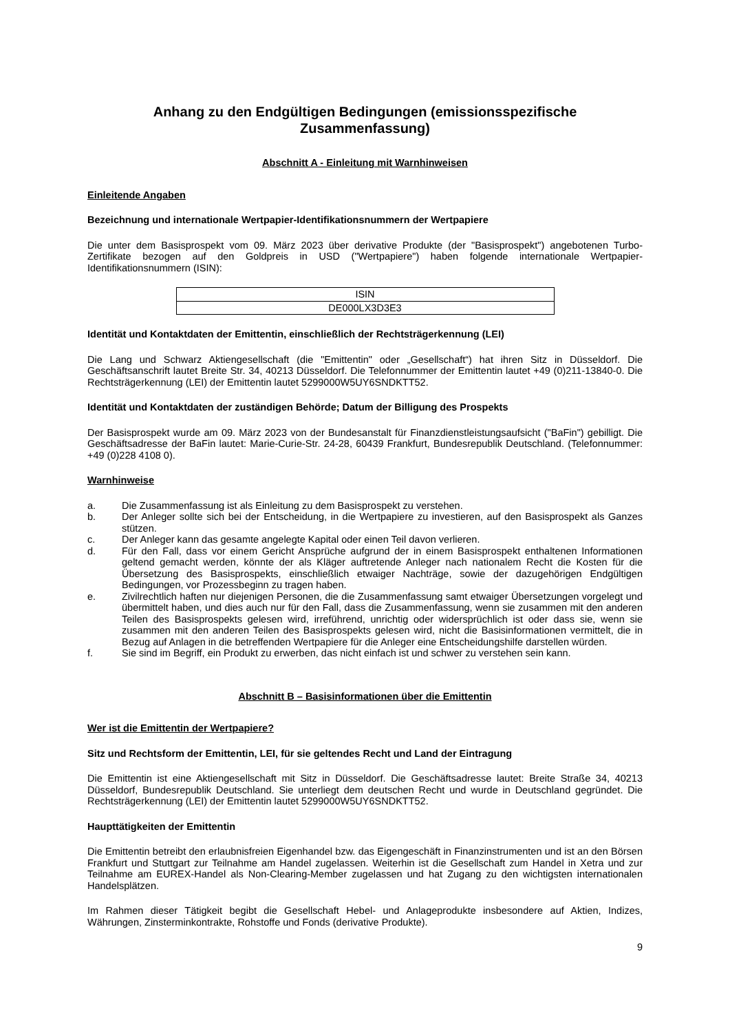Anhang zu den Endgültigen Bedingungen (emissionsspezifische Zusammenfassung)
Abschnitt A - Einleitung mit Warnhinweisen
Einleitende Angaben
Bezeichnung und internationale Wertpapier-Identifikationsnummern der Wertpapiere
Die unter dem Basisprospekt vom 09. März 2023 über derivative Produkte (der "Basisprospekt") angebotenen Turbo-Zertifikate bezogen auf den Goldpreis in USD ("Wertpapiere") haben folgende internationale Wertpapier-Identifikationsnummern (ISIN):
| ISIN |
| DE000LX3D3E3 |
Identität und Kontaktdaten der Emittentin, einschließlich der Rechtsträgerkennung (LEI)
Die Lang und Schwarz Aktiengesellschaft (die "Emittentin" oder „Gesellschaft“) hat ihren Sitz in Düsseldorf. Die Geschäftsanschrift lautet Breite Str. 34, 40213 Düsseldorf. Die Telefonnummer der Emittentin lautet +49 (0)211-13840-0. Die Rechtsträgerkennung (LEI) der Emittentin lautet 5299000W5UY6SNDKTT52.
Identität und Kontaktdaten der zuständigen Behörde; Datum der Billigung des Prospekts
Der Basisprospekt wurde am 09. März 2023 von der Bundesanstalt für Finanzdienstleistungsaufsicht ("BaFin") gebilligt. Die Geschäftsadresse der BaFin lautet: Marie-Curie-Str. 24-28, 60439 Frankfurt, Bundesrepublik Deutschland. (Telefonnummer: +49 (0)228 4108 0).
Warnhinweise
a. Die Zusammenfassung ist als Einleitung zu dem Basisprospekt zu verstehen.
b. Der Anleger sollte sich bei der Entscheidung, in die Wertpapiere zu investieren, auf den Basisprospekt als Ganzes stützen.
c. Der Anleger kann das gesamte angelegte Kapital oder einen Teil davon verlieren.
d. Für den Fall, dass vor einem Gericht Ansprüche aufgrund der in einem Basisprospekt enthaltenen Informationen geltend gemacht werden, könnte der als Kläger auftretende Anleger nach nationalem Recht die Kosten für die Übersetzung des Basisprospekts, einschließlich etwaiger Nachträge, sowie der dazugehörigen Endgültigen Bedingungen, vor Prozessbeginn zu tragen haben.
e. Zivilrechtlich haften nur diejenigen Personen, die die Zusammenfassung samt etwaiger Übersetzungen vorgelegt und übermittelt haben, und dies auch nur für den Fall, dass die Zusammenfassung, wenn sie zusammen mit den anderen Teilen des Basisprospekts gelesen wird, irreführend, unrichtig oder widersprüchlich ist oder dass sie, wenn sie zusammen mit den anderen Teilen des Basisprospekts gelesen wird, nicht die Basisinformationen vermittelt, die in Bezug auf Anlagen in die betreffenden Wertpapiere für die Anleger eine Entscheidungshilfe darstellen würden.
f. Sie sind im Begriff, ein Produkt zu erwerben, das nicht einfach ist und schwer zu verstehen sein kann.
Abschnitt B – Basisinformationen über die Emittentin
Wer ist die Emittentin der Wertpapiere?
Sitz und Rechtsform der Emittentin, LEI, für sie geltendes Recht und Land der Eintragung
Die Emittentin ist eine Aktiengesellschaft mit Sitz in Düsseldorf. Die Geschäftsadresse lautet: Breite Straße 34, 40213 Düsseldorf, Bundesrepublik Deutschland. Sie unterliegt dem deutschen Recht und wurde in Deutschland gegründet. Die Rechtsträgerkennung (LEI) der Emittentin lautet 5299000W5UY6SNDKTT52.
Haupttätigkeiten der Emittentin
Die Emittentin betreibt den erlaubnisfreien Eigenhandel bzw. das Eigengeschäft in Finanzinstrumenten und ist an den Börsen Frankfurt und Stuttgart zur Teilnahme am Handel zugelassen. Weiterhin ist die Gesellschaft zum Handel in Xetra und zur Teilnahme am EUREX-Handel als Non-Clearing-Member zugelassen und hat Zugang zu den wichtigsten internationalen Handelsplätzen.
Im Rahmen dieser Tätigkeit begibt die Gesellschaft Hebel- und Anlageprodukte insbesondere auf Aktien, Indizes, Währungen, Zinsterminkontrakte, Rohstoffe und Fonds (derivative Produkte).
9